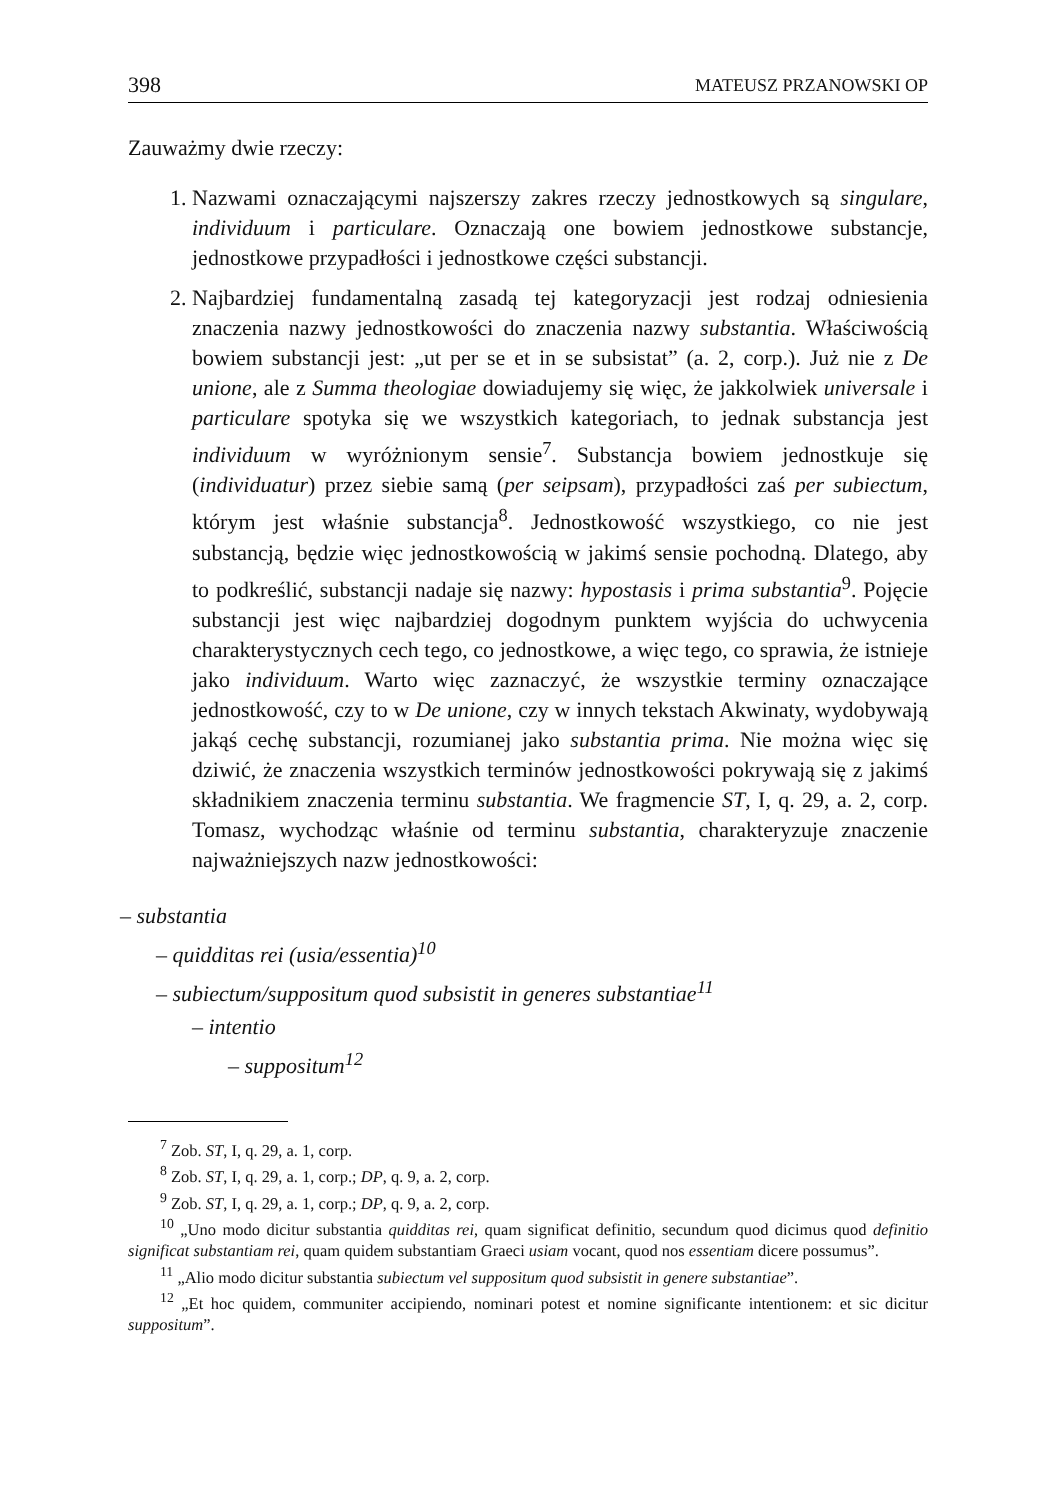398 MATEUSZ PRZANOWSKI OP
Zauważmy dwie rzeczy:
1. Nazwami oznaczającymi najszerszy zakres rzeczy jednostkowych są singulare, individuum i particulare. Oznaczają one bowiem jednostkowe substancje, jednostkowe przypadłości i jednostkowe części substancji.
2. Najbardziej fundamentalną zasadą tej kategoryzacji jest rodzaj odniesienia znaczenia nazwy jednostkowości do znaczenia nazwy substantia. Właściwością bowiem substancji jest: „ut per se et in se subsistat” (a. 2, corp.). Już nie z De unione, ale z Summa theologiae dowiadujemy się więc, że jakkolwiek universale i particulare spotyka się we wszystkich kategoriach, to jednak substancja jest individuum w wyróżnionym sensie<sup>7</sup>. Substancja bowiem jednostkuje się (individuatur) przez siebie samą (per seipsam), przypadłości zaś per subiectum, którym jest właśnie substancja<sup>8</sup>. Jednostkowość wszystkiego, co nie jest substancją, będzie więc jednostkowością w jakimś sensie pochodną. Dlatego, aby to podkreślić, substancji nadaje się nazwy: hypostasis i prima substantia<sup>9</sup>. Pojęcie substancji jest więc najbardziej dogodnym punktem wyjścia do uchwycenia charakterystycznych cech tego, co jednostkowe, a więc tego, co sprawia, że istnieje jako individuum. Warto więc zaznaczyć, że wszystkie terminy oznaczające jednostkowość, czy to w De unione, czy w innych tekstach Akwinaty, wydobywają jakąś cechę substancji, rozumianej jako substantia prima. Nie można więc się dziwić, że znaczenia wszystkich terminów jednostkowości pokrywają się z jakimś składnikiem znaczenia terminu substantia. We fragmencie ST, I, q. 29, a. 2, corp. Tomasz, wychodząc właśnie od terminu substantia, charakteryzuje znaczenie najważniejszych nazw jednostkowości:
– substantia
– quidditas rei (usia/essentia)<sup>10</sup>
– subiectum/suppositum quod subsistit in generes substantiae<sup>11</sup>
– intentio
– suppositum<sup>12</sup>
<sup>7</sup> Zob. ST, I, q. 29, a. 1, corp.
<sup>8</sup> Zob. ST, I, q. 29, a. 1, corp.; DP, q. 9, a. 2, corp.
<sup>9</sup> Zob. ST, I, q. 29, a. 1, corp.; DP, q. 9, a. 2, corp.
<sup>10</sup> „Uno modo dicitur substantia quidditas rei, quam significat definitio, secundum quod dicimus quod definitio significat substantiam rei, quam quidem substantiam Graeci usiam vocant, quod nos essentiam dicere possumus”.
<sup>11</sup> „Alio modo dicitur substantia subiectum vel suppositum quod subsistit in genere substantiae”.
<sup>12</sup> „Et hoc quidem, communiter accipiendo, nominari potest et nomine significante intentionem: et sic dicitur suppositum”.